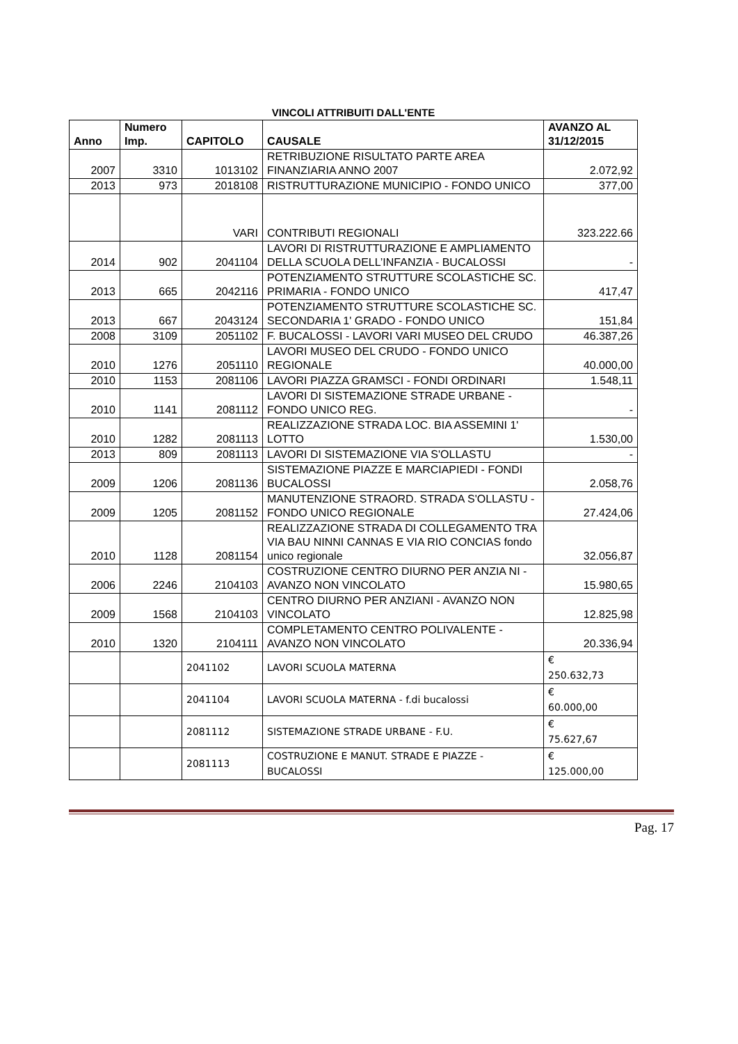VINCOLI ATTRIBUITI DALL'ENTE
| Anno | Numero Imp. | CAPITOLO | CAUSALE | AVANZO AL 31/12/2015 |
| --- | --- | --- | --- | --- |
| 2007 | 3310 | 1013102 | RETRIBUZIONE RISULTATO PARTE AREA FINANZIARIA ANNO 2007 | 2.072,92 |
| 2013 | 973 | 2018108 | RISTRUTTURAZIONE MUNICIPIO - FONDO UNICO | 377,00 |
| | | VARI | CONTRIBUTI REGIONALI | 323.222.66 |
| 2014 | 902 | 2041104 | LAVORI DI RISTRUTTURAZIONE E AMPLIAMENTO DELLA SCUOLA DELL’INFANZIA - BUCALOSSI | - |
| 2013 | 665 | 2042116 | POTENZIAMENTO STRUTTURE SCOLASTICHE SC. PRIMARIA - FONDO UNICO | 417,47 |
| 2013 | 667 | 2043124 | POTENZIAMENTO STRUTTURE SCOLASTICHE SC. SECONDARIA 1' GRADO - FONDO UNICO | 151,84 |
| 2008 | 3109 | 2051102 | F. BUCALOSSI - LAVORI VARI MUSEO DEL CRUDO | 46.387,26 |
| 2010 | 1276 | 2051110 | LAVORI MUSEO DEL CRUDO - FONDO UNICO REGIONALE | 40.000,00 |
| 2010 | 1153 | 2081106 | LAVORI PIAZZA GRAMSCI - FONDI ORDINARI | 1.548,11 |
| 2010 | 1141 | 2081112 | LAVORI DI SISTEMAZIONE STRADE URBANE - FONDO UNICO REG. | - |
| 2010 | 1282 | 2081113 | REALIZZAZIONE STRADA LOC. BIA ASSEMINI 1' LOTTO | 1.530,00 |
| 2013 | 809 | 2081113 | LAVORI DI SISTEMAZIONE VIA S'OLLASTU | - |
| 2009 | 1206 | 2081136 | SISTEMAZIONE PIAZZE E MARCIAPIEDI - FONDI BUCALOSSI | 2.058,76 |
| 2009 | 1205 | 2081152 | MANUTENZIONE STRAORD. STRADA S'OLLASTU - FONDO UNICO REGIONALE | 27.424,06 |
| 2010 | 1128 | 2081154 | REALIZZAZIONE STRADA DI COLLEGAMENTO TRA VIA BAU NINNI CANNAS E VIA RIO CONCIAS fondo unico regionale | 32.056,87 |
| 2006 | 2246 | 2104103 | COSTRUZIONE CENTRO DIURNO PER ANZIA NI - AVANZO NON VINCOLATO | 15.980,65 |
| 2009 | 1568 | 2104103 | CENTRO DIURNO PER ANZIANI - AVANZO NON VINCOLATO | 12.825,98 |
| 2010 | 1320 | 2104111 | COMPLETAMENTO CENTRO POLIVALENTE - AVANZO NON VINCOLATO | 20.336,94 |
| | | 2041102 | LAVORI SCUOLA MATERNA | € 250.632,73 |
| | | 2041104 | LAVORI SCUOLA MATERNA - f.di bucalossi | € 60.000,00 |
| | | 2081112 | SISTEMAZIONE STRADE URBANE - F.U. | € 75.627,67 |
| | | 2081113 | COSTRUZIONE E MANUT. STRADE E PIAZZE - BUCALOSSI | € 125.000,00 |
Pag. 17